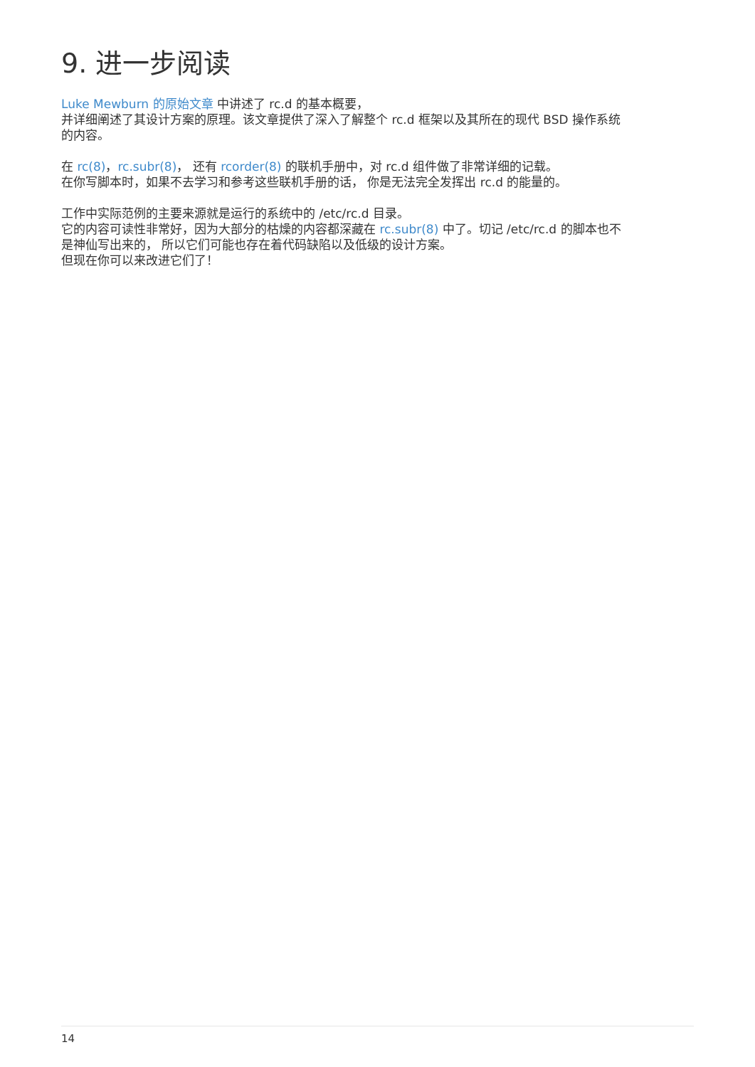9. 进一步阅读
Luke Mewburn 的原始文章 中讲述了 rc.d 的基本概要，
并详细阐述了其设计方案的原理。该文章提供了深入了解整个 rc.d 框架以及其所在的现代 BSD 操作系统的内容。
在 rc(8)，rc.subr(8)， 还有 rcorder(8) 的联机手册中，对 rc.d 组件做了非常详细的记载。
在你写脚本时，如果不去学习和参考这些联机手册的话， 你是无法完全发挥出 rc.d 的能量的。
工作中实际范例的主要来源就是运行的系统中的 /etc/rc.d 目录。
它的内容可读性非常好，因为大部分的枯燥的内容都深藏在 rc.subr(8) 中了。切记 /etc/rc.d 的脚本也不是神仙写出来的， 所以它们可能也存在着代码缺陷以及低级的设计方案。
但现在你可以来改进它们了！
14